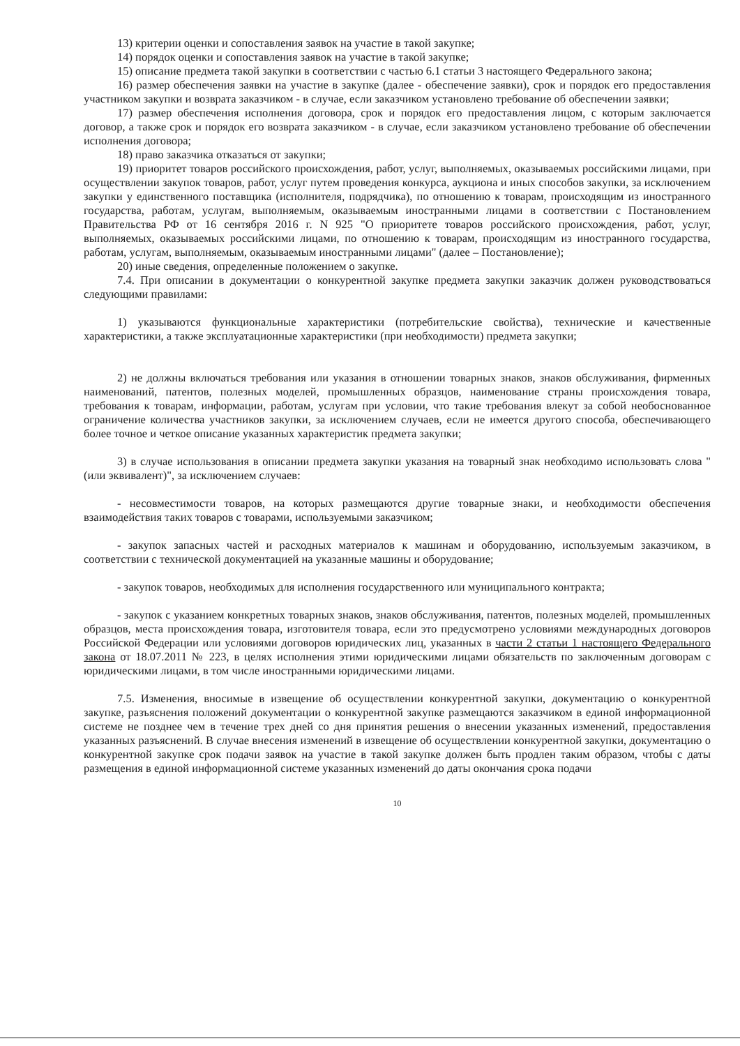13) критерии оценки и сопоставления заявок на участие в такой закупке;
14) порядок оценки и сопоставления заявок на участие в такой закупке;
15) описание предмета такой закупки в соответствии с частью 6.1 статьи 3 настоящего Федерального закона;
16) размер обеспечения заявки на участие в закупке (далее - обеспечение заявки), срок и порядок его предоставления участником закупки и возврата заказчиком - в случае, если заказчиком установлено требование об обеспечении заявки;
17) размер обеспечения исполнения договора, срок и порядок его предоставления лицом, с которым заключается договор, а также срок и порядок его возврата заказчиком - в случае, если заказчиком установлено требование об обеспечении исполнения договора;
18) право заказчика отказаться от закупки;
19) приоритет товаров российского происхождения, работ, услуг, выполняемых, оказываемых российскими лицами, при осуществлении закупок товаров, работ, услуг путем проведения конкурса, аукциона и иных способов закупки, за исключением закупки у единственного поставщика (исполнителя, подрядчика), по отношению к товарам, происходящим из иностранного государства, работам, услугам, выполняемым, оказываемым иностранными лицами в соответствии с Постановлением Правительства РФ от 16 сентября 2016 г. N 925 "О приоритете товаров российского происхождения, работ, услуг, выполняемых, оказываемых российскими лицами, по отношению к товарам, происходящим из иностранного государства, работам, услугам, выполняемым, оказываемым иностранными лицами" (далее – Постановление);
20) иные сведения, определенные положением о закупке.
7.4. При описании в документации о конкурентной закупке предмета закупки заказчик должен руководствоваться следующими правилами:
1) указываются функциональные характеристики (потребительские свойства), технические и качественные характеристики, а также эксплуатационные характеристики (при необходимости) предмета закупки;
2) не должны включаться требования или указания в отношении товарных знаков, знаков обслуживания, фирменных наименований, патентов, полезных моделей, промышленных образцов, наименование страны происхождения товара, требования к товарам, информации, работам, услугам при условии, что такие требования влекут за собой необоснованное ограничение количества участников закупки, за исключением случаев, если не имеется другого способа, обеспечивающего более точное и четкое описание указанных характеристик предмета закупки;
3) в случае использования в описании предмета закупки указания на товарный знак необходимо использовать слова "(или эквивалент)", за исключением случаев:
- несовместимости товаров, на которых размещаются другие товарные знаки, и необходимости обеспечения взаимодействия таких товаров с товарами, используемыми заказчиком;
- закупок запасных частей и расходных материалов к машинам и оборудованию, используемым заказчиком, в соответствии с технической документацией на указанные машины и оборудование;
- закупок товаров, необходимых для исполнения государственного или муниципального контракта;
- закупок с указанием конкретных товарных знаков, знаков обслуживания, патентов, полезных моделей, промышленных образцов, места происхождения товара, изготовителя товара, если это предусмотрено условиями международных договоров Российской Федерации или условиями договоров юридических лиц, указанных в части 2 статьи 1 настоящего Федерального закона от 18.07.2011 № 223, в целях исполнения этими юридическими лицами обязательств по заключенным договорам с юридическими лицами, в том числе иностранными юридическими лицами.
7.5. Изменения, вносимые в извещение об осуществлении конкурентной закупки, документацию о конкурентной закупке, разъяснения положений документации о конкурентной закупке размещаются заказчиком в единой информационной системе не позднее чем в течение трех дней со дня принятия решения о внесении указанных изменений, предоставления указанных разъяснений. В случае внесения изменений в извещение об осуществлении конкурентной закупки, документацию о конкурентной закупке срок подачи заявок на участие в такой закупке должен быть продлен таким образом, чтобы с даты размещения в единой информационной системе указанных изменений до даты окончания срока подачи
10